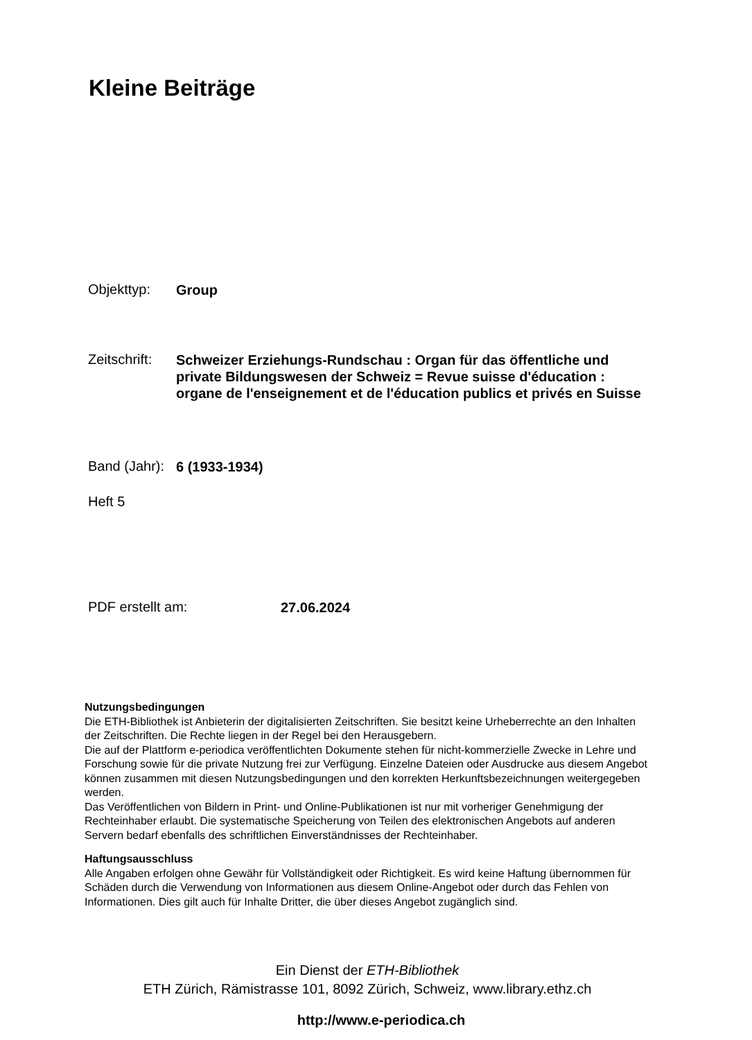Kleine Beiträge
Objekttyp:
Group
Zeitschrift:
Schweizer Erziehungs-Rundschau : Organ für das öffentliche und private Bildungswesen der Schweiz = Revue suisse d'éducation : organe de l'enseignement et de l'éducation publics et privés en Suisse
Band (Jahr):
6 (1933-1934)
Heft 5
PDF erstellt am:
27.06.2024
Nutzungsbedingungen
Die ETH-Bibliothek ist Anbieterin der digitalisierten Zeitschriften. Sie besitzt keine Urheberrechte an den Inhalten der Zeitschriften. Die Rechte liegen in der Regel bei den Herausgebern.
Die auf der Plattform e-periodica veröffentlichten Dokumente stehen für nicht-kommerzielle Zwecke in Lehre und Forschung sowie für die private Nutzung frei zur Verfügung. Einzelne Dateien oder Ausdrucke aus diesem Angebot können zusammen mit diesen Nutzungsbedingungen und den korrekten Herkunftsbezeichnungen weitergegeben werden.
Das Veröffentlichen von Bildern in Print- und Online-Publikationen ist nur mit vorheriger Genehmigung der Rechteinhaber erlaubt. Die systematische Speicherung von Teilen des elektronischen Angebots auf anderen Servern bedarf ebenfalls des schriftlichen Einverständnisses der Rechteinhaber.
Haftungsausschluss
Alle Angaben erfolgen ohne Gewähr für Vollständigkeit oder Richtigkeit. Es wird keine Haftung übernommen für Schäden durch die Verwendung von Informationen aus diesem Online-Angebot oder durch das Fehlen von Informationen. Dies gilt auch für Inhalte Dritter, die über dieses Angebot zugänglich sind.
Ein Dienst der ETH-Bibliothek
ETH Zürich, Rämistrasse 101, 8092 Zürich, Schweiz, www.library.ethz.ch
http://www.e-periodica.ch